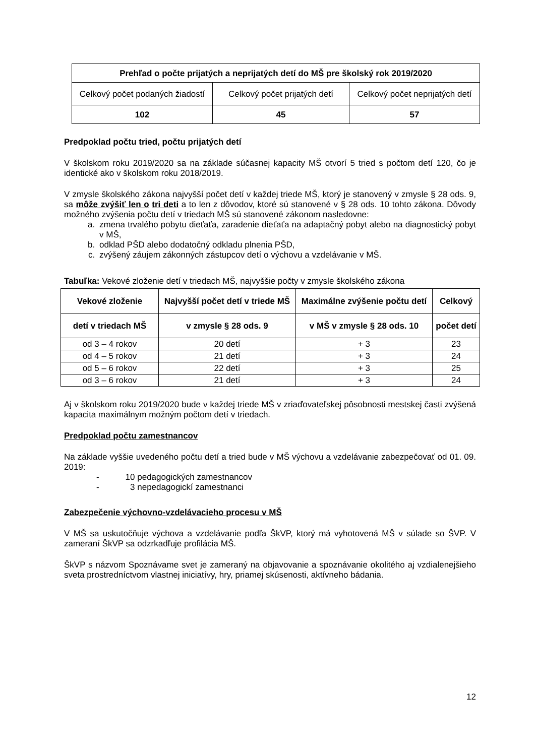| Prehľad o počte prijatých a neprijatých detí do MŠ pre školský rok 2019/2020 | | |
| --- | --- | --- |
| Celkový počet podaných žiadostí | Celkový počet prijatých detí | Celkový počet neprijatých detí |
| 102 | 45 | 57 |
Predpoklad počtu tried, počtu prijatých detí
V školskom roku 2019/2020 sa na základe súčasnej kapacity MŠ otvorí 5 tried s počtom detí 120, čo je identické ako v školskom roku 2018/2019.
V zmysle školského zákona najvyšší počet detí v každej triede MŠ, ktorý je stanovený v zmysle § 28 ods. 9, sa môže zvýšiť len o tri deti a to len z dôvodov, ktoré sú stanovené v § 28 ods. 10 tohto zákona. Dôvody možného zvýšenia počtu detí v triedach MŠ sú stanovené zákonom nasledovne:
a. zmena trvalého pobytu dieťaťa, zaradenie dieťaťa na adaptačný pobyt alebo na diagnostický pobyt v MŠ,
b. odklad PŠD alebo dodatočný odkladu plnenia PŠD,
c. zvýšený záujem zákonných zástupcov detí o výchovu a vzdelávanie v MŠ.
Tabuľka: Vekové zloženie detí v triedach MŠ, najvyššie počty v zmysle školského zákona
| Vekové zloženie | Najvyšší počet detí v triede MŠ | Maximálne zvýšenie počtu detí | Celkový |
| --- | --- | --- | --- |
| detí v triedach MŠ | v zmysle § 28 ods. 9 | v MŠ v zmysle § 28 ods. 10 | počet detí |
| od 3 – 4 rokov | 20 detí | + 3 | 23 |
| od 4 – 5 rokov | 21 detí | + 3 | 24 |
| od 5 – 6 rokov | 22 detí | + 3 | 25 |
| od 3 – 6 rokov | 21 detí | + 3 | 24 |
Aj v školskom roku 2019/2020 bude v každej triede MŠ v zriaďovateľskej pôsobnosti mestskej časti zvýšená kapacita maximálnym možným počtom detí v triedach.
Predpoklad počtu zamestnancov
Na základe vyššie uvedeného počtu detí a tried bude v MŠ výchovu a vzdelávanie zabezpečovať od 01. 09. 2019:
- 10 pedagogických zamestnancov
- 3 nepedagogickí zamestnanci
Zabezpečenie výchovno-vzdelávacieho procesu v MŠ
V MŠ sa uskutočňuje výchova a vzdelávanie podľa ŠkVP, ktorý má vyhotovená MŠ v súlade so ŠVP. V zameraní ŠkVP sa odzrkadľuje profilácia MŠ.
ŠkVP s názvom Spoznávame svet je zameraný na objavovanie a spoznávanie okolitého aj vzdialenejšieho sveta prostredníctvom vlastnej iniciatívy, hry, priamej skúsenosti, aktívneho bádania.
12